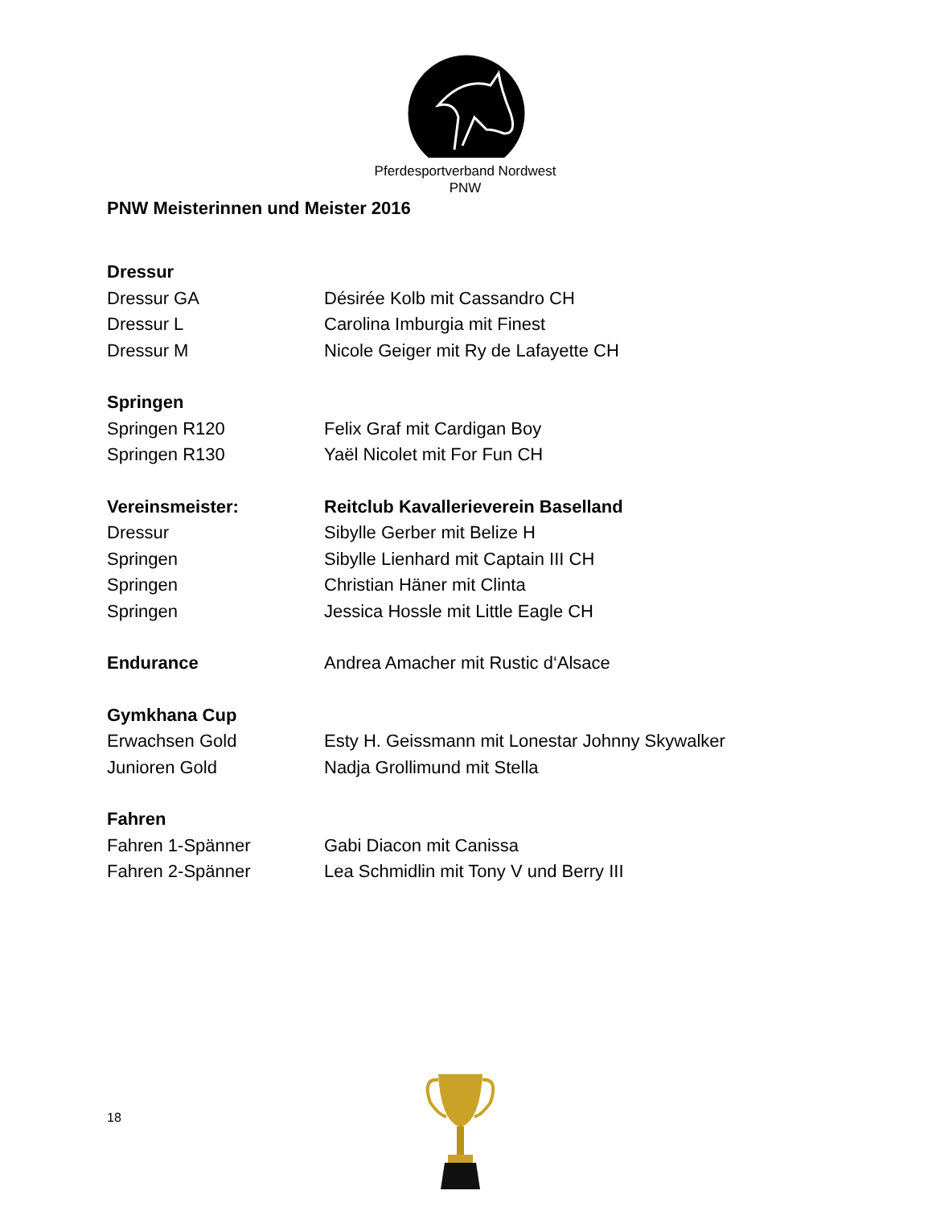Pferdesportverband Nordwest
PNW
PNW Meisterinnen und Meister 2016
Dressur
Dressur GA Désirée Kolb mit Cassandro CH
Dressur L Carolina Imburgia mit Finest
Dressur M Nicole Geiger mit Ry de Lafayette CH
Springen
Springen R120 Felix Graf mit Cardigan Boy
Springen R130 Yaël Nicolet mit For Fun CH
Vereinsmeister: Reitclub Kavallerieverein Baselland
Dressur Sibylle Gerber mit Belize H
Springen Sibylle Lienhard mit Captain III CH
Springen Christian Häner mit Clinta
Springen Jessica Hossle mit Little Eagle CH
Endurance Andrea Amacher mit Rustic d‘Alsace
Gymkhana Cup
Erwachsen Gold Esty H. Geissmann mit Lonestar Johnny Skywalker
Junioren Gold Nadja Grollimund mit Stella
Fahren
Fahren 1-Spänner Gabi Diacon mit Canissa
Fahren 2-Spänner Lea Schmidlin mit Tony V und Berry III
18